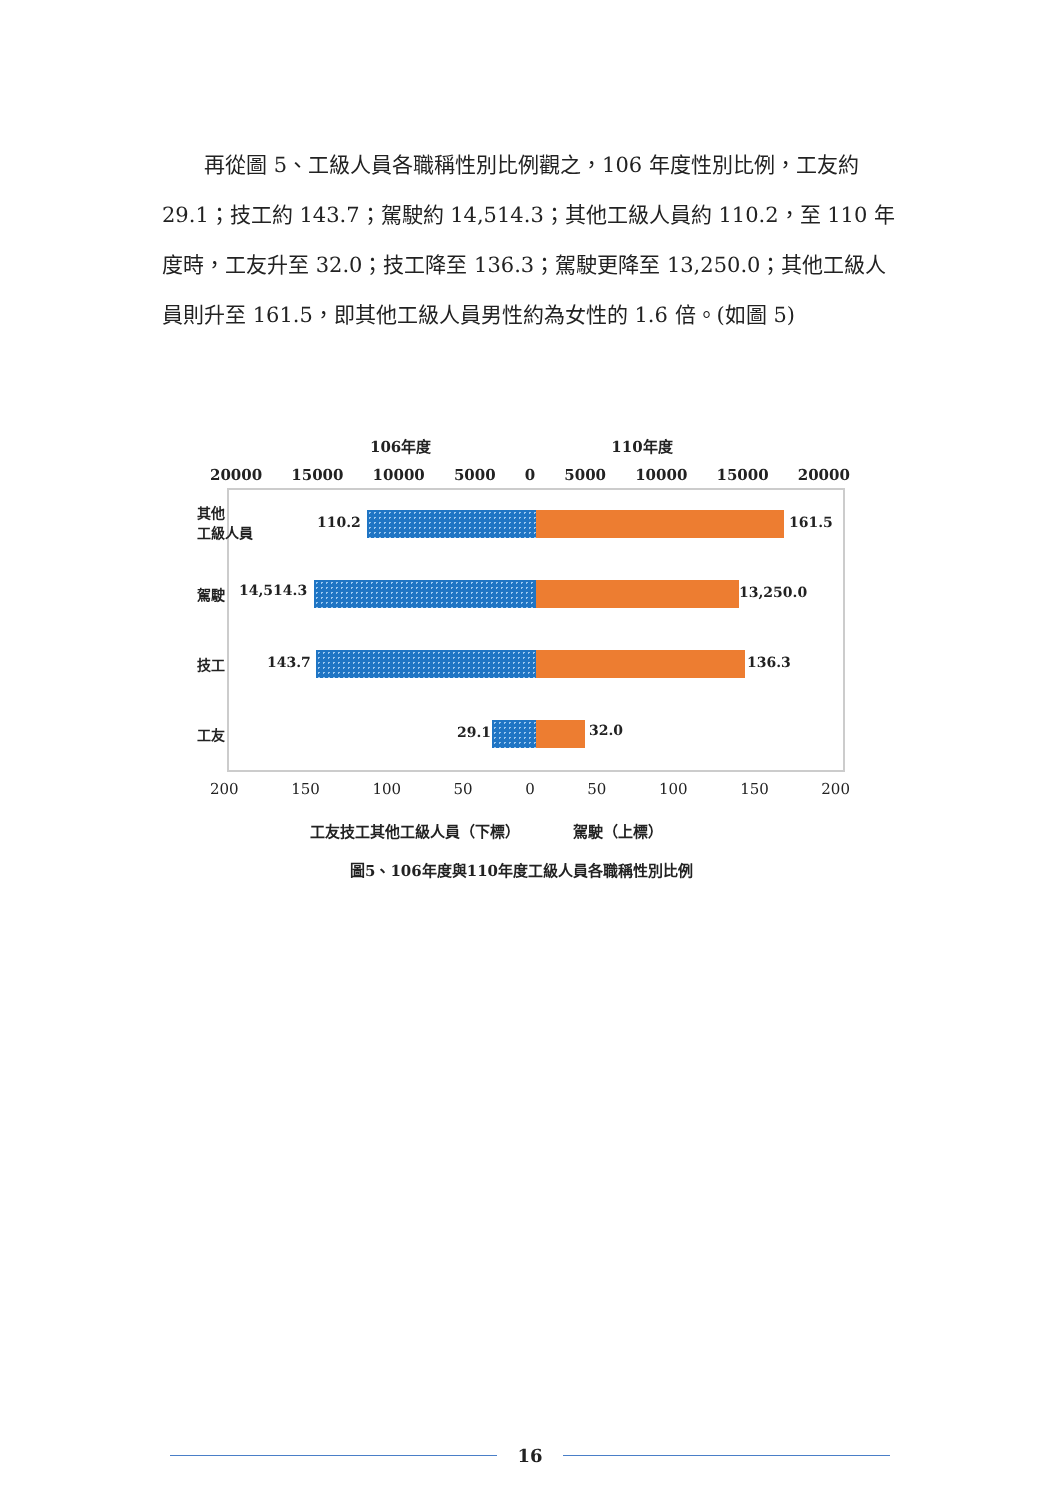再從圖 5、工級人員各職稱性別比例觀之，106 年度性別比例，工友約 29.1；技工約 143.7；駕駛約 14,514.3；其他工級人員約 110.2，至 110 年度時，工友升至 32.0；技工降至 136.3；駕駛更降至 13,250.0；其他工級人員則升至 161.5，即其他工級人員男性約為女性的 1.6 倍。(如圖 5)
106年度 110年度
20000 15000 10000 5000 0 5000 10000 15000 20000
其他
工級人員 110.2 161.5
駕駛 14,514.3 13,250.0
技工 143.7 136.3
工友 29.1 32.0
200 150 100 50 0 50 100 150 200
工友技工其他工級人員（下標）　　　　駕駛（上標）
圖5、106年度與110年度工級人員各職稱性別比例
16